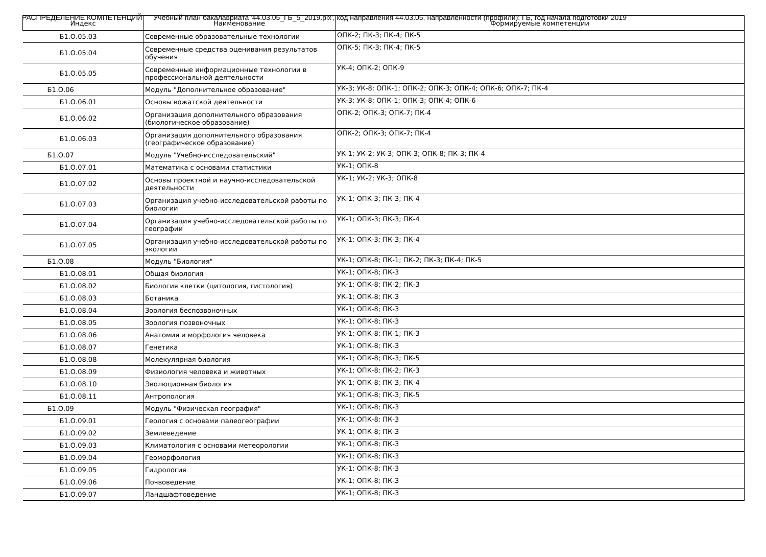РАСПРЕДЕЛЕНИЕ КОМПЕТЕНЦИЙ Учебный план бакалавриата '44.03.05_ГБ_5_2019.plx', код направления 44.03.05, направленности (профили): ГБ, год начала подготовки 2019
| Индекс | Наименование | Формируемые компетенции |
| --- | --- | --- |
| Б1.О.05.03 | Современные образовательные технологии | ОПК-2; ПК-3; ПК-4; ПК-5 |
| Б1.О.05.04 | Современные средства оценивания результатов обучения | ОПК-5; ПК-3; ПК-4; ПК-5 |
| Б1.О.05.05 | Современные информационные технологии в профессиональной деятельности | УК-4; ОПК-2; ОПК-9 |
| Б1.О.06 | Модуль "Дополнительное образование" | УК-3; УК-8; ОПК-1; ОПК-2; ОПК-3; ОПК-4; ОПК-6; ОПК-7; ПК-4 |
| Б1.О.06.01 | Основы вожатской деятельности | УК-3; УК-8; ОПК-1; ОПК-3; ОПК-4; ОПК-6 |
| Б1.О.06.02 | Организация дополнительного образования (биологическое образование) | ОПК-2; ОПК-3; ОПК-7; ПК-4 |
| Б1.О.06.03 | Организация дополнительного образования (географическое образование) | ОПК-2; ОПК-3; ОПК-7; ПК-4 |
| Б1.О.07 | Модуль "Учебно-исследовательский" | УК-1; УК-2; УК-3; ОПК-3; ОПК-8; ПК-3; ПК-4 |
| Б1.О.07.01 | Математика с основами статистики | УК-1; ОПК-8 |
| Б1.О.07.02 | Основы проектной и научно-исследовательской деятельности | УК-1; УК-2; УК-3; ОПК-8 |
| Б1.О.07.03 | Организация учебно-исследовательской работы по биологии | УК-1; ОПК-3; ПК-3; ПК-4 |
| Б1.О.07.04 | Организация учебно-исследовательской работы по географии | УК-1; ОПК-3; ПК-3; ПК-4 |
| Б1.О.07.05 | Организация учебно-исследовательской работы по экологии | УК-1; ОПК-3; ПК-3; ПК-4 |
| Б1.О.08 | Модуль "Биология" | УК-1; ОПК-8; ПК-1; ПК-2; ПК-3; ПК-4; ПК-5 |
| Б1.О.08.01 | Общая биология | УК-1; ОПК-8; ПК-3 |
| Б1.О.08.02 | Биология клетки (цитология, гистология) | УК-1; ОПК-8; ПК-2; ПК-3 |
| Б1.О.08.03 | Ботаника | УК-1; ОПК-8; ПК-3 |
| Б1.О.08.04 | Зоология беспозвоночных | УК-1; ОПК-8; ПК-3 |
| Б1.О.08.05 | Зоология позвоночных | УК-1; ОПК-8; ПК-3 |
| Б1.О.08.06 | Анатомия и морфология человека | УК-1; ОПК-8; ПК-1; ПК-3 |
| Б1.О.08.07 | Генетика | УК-1; ОПК-8; ПК-3 |
| Б1.О.08.08 | Молекулярная биология | УК-1; ОПК-8; ПК-3; ПК-5 |
| Б1.О.08.09 | Физиология человека и животных | УК-1; ОПК-8; ПК-2; ПК-3 |
| Б1.О.08.10 | Эволюционная биология | УК-1; ОПК-8; ПК-3; ПК-4 |
| Б1.О.08.11 | Антропология | УК-1; ОПК-8; ПК-3; ПК-5 |
| Б1.О.09 | Модуль "Физическая география" | УК-1; ОПК-8; ПК-3 |
| Б1.О.09.01 | Геология с основами палеогеографии | УК-1; ОПК-8; ПК-3 |
| Б1.О.09.02 | Землеведение | УК-1; ОПК-8; ПК-3 |
| Б1.О.09.03 | Климатология с основами метеорологии | УК-1; ОПК-8; ПК-3 |
| Б1.О.09.04 | Геоморфология | УК-1; ОПК-8; ПК-3 |
| Б1.О.09.05 | Гидрология | УК-1; ОПК-8; ПК-3 |
| Б1.О.09.06 | Почвоведение | УК-1; ОПК-8; ПК-3 |
| Б1.О.09.07 | Ландшафтоведение | УК-1; ОПК-8; ПК-3 |